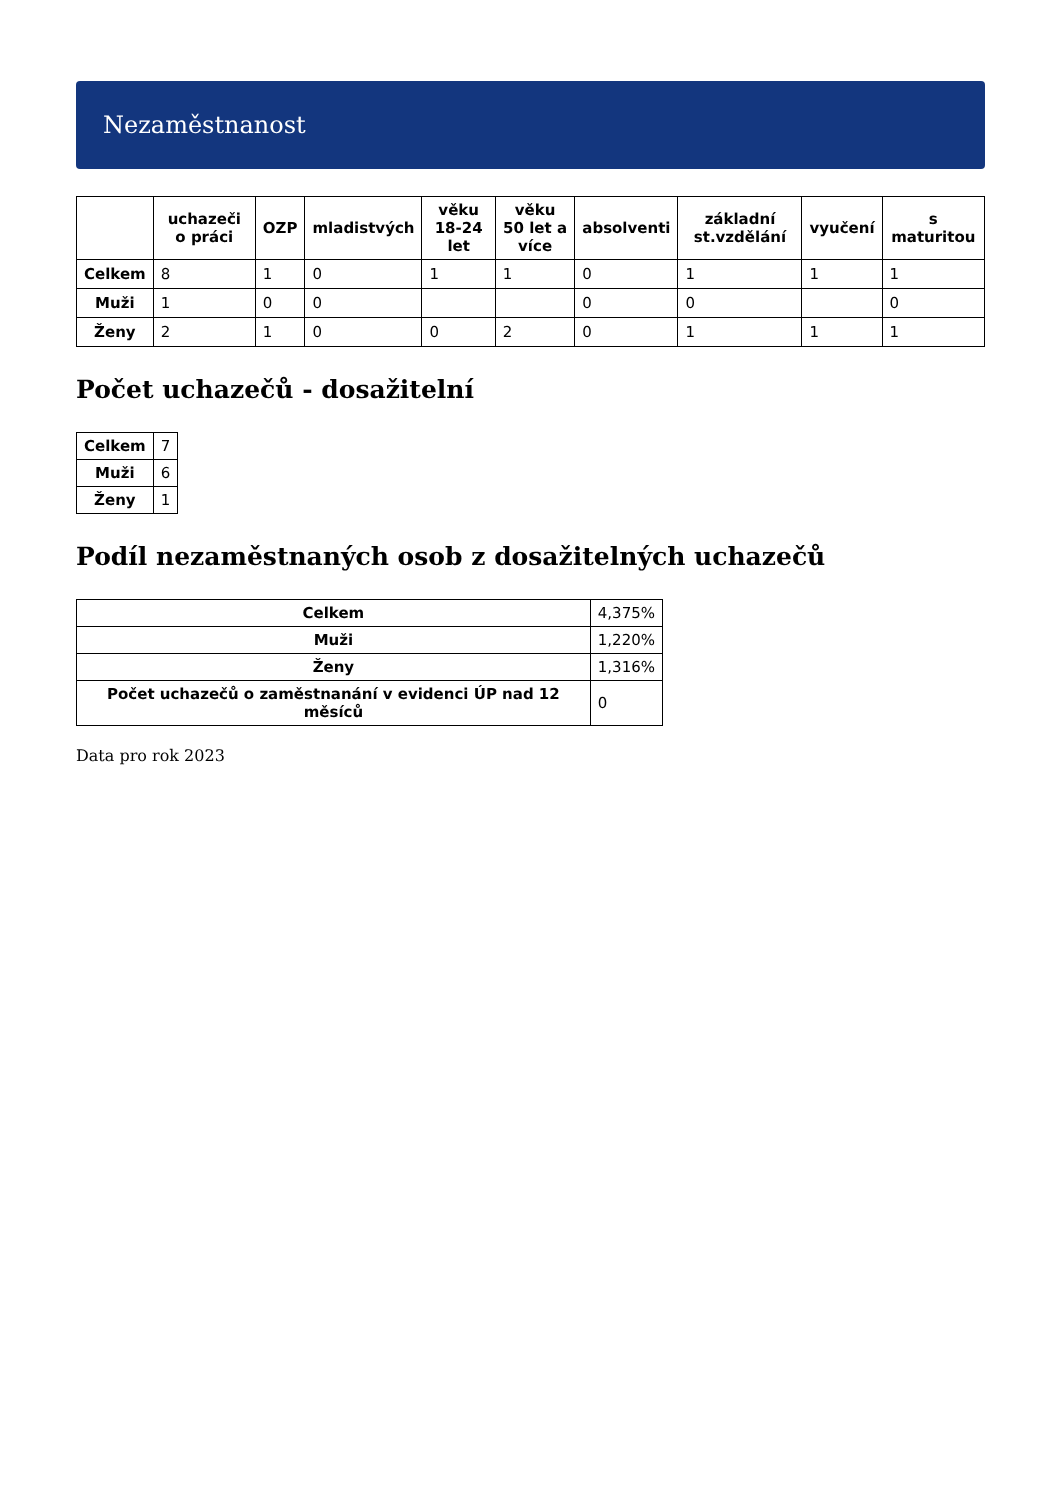Nezaměstnanost
| | uchazeči o práci | OZP | mladistvých | věku 18-24 let | věku 50 let a více | absolventi | základní st.vzdělání | vyučení | s maturitou |
| --- | --- | --- | --- | --- | --- | --- | --- | --- | --- |
| Celkem | 8 | 1 | 0 | 1 | 1 | 0 | 1 | 1 | 1 |
| Muži | 1 | 0 | 0 | | | 0 | 0 | | 0 |
| Ženy | 2 | 1 | 0 | 0 | 2 | 0 | 1 | 1 | 1 |
Počet uchazečů - dosažitelní
| Celkem | 7 |
| Muži | 6 |
| Ženy | 1 |
Podíl nezaměstnaných osob z dosažitelných uchazečů
| Celkem | 4,375% |
| Muži | 1,220% |
| Ženy | 1,316% |
| Počet uchazečů o zaměstnanání v evidenci ÚP nad 12 měsíců | 0 |
Data pro rok 2023